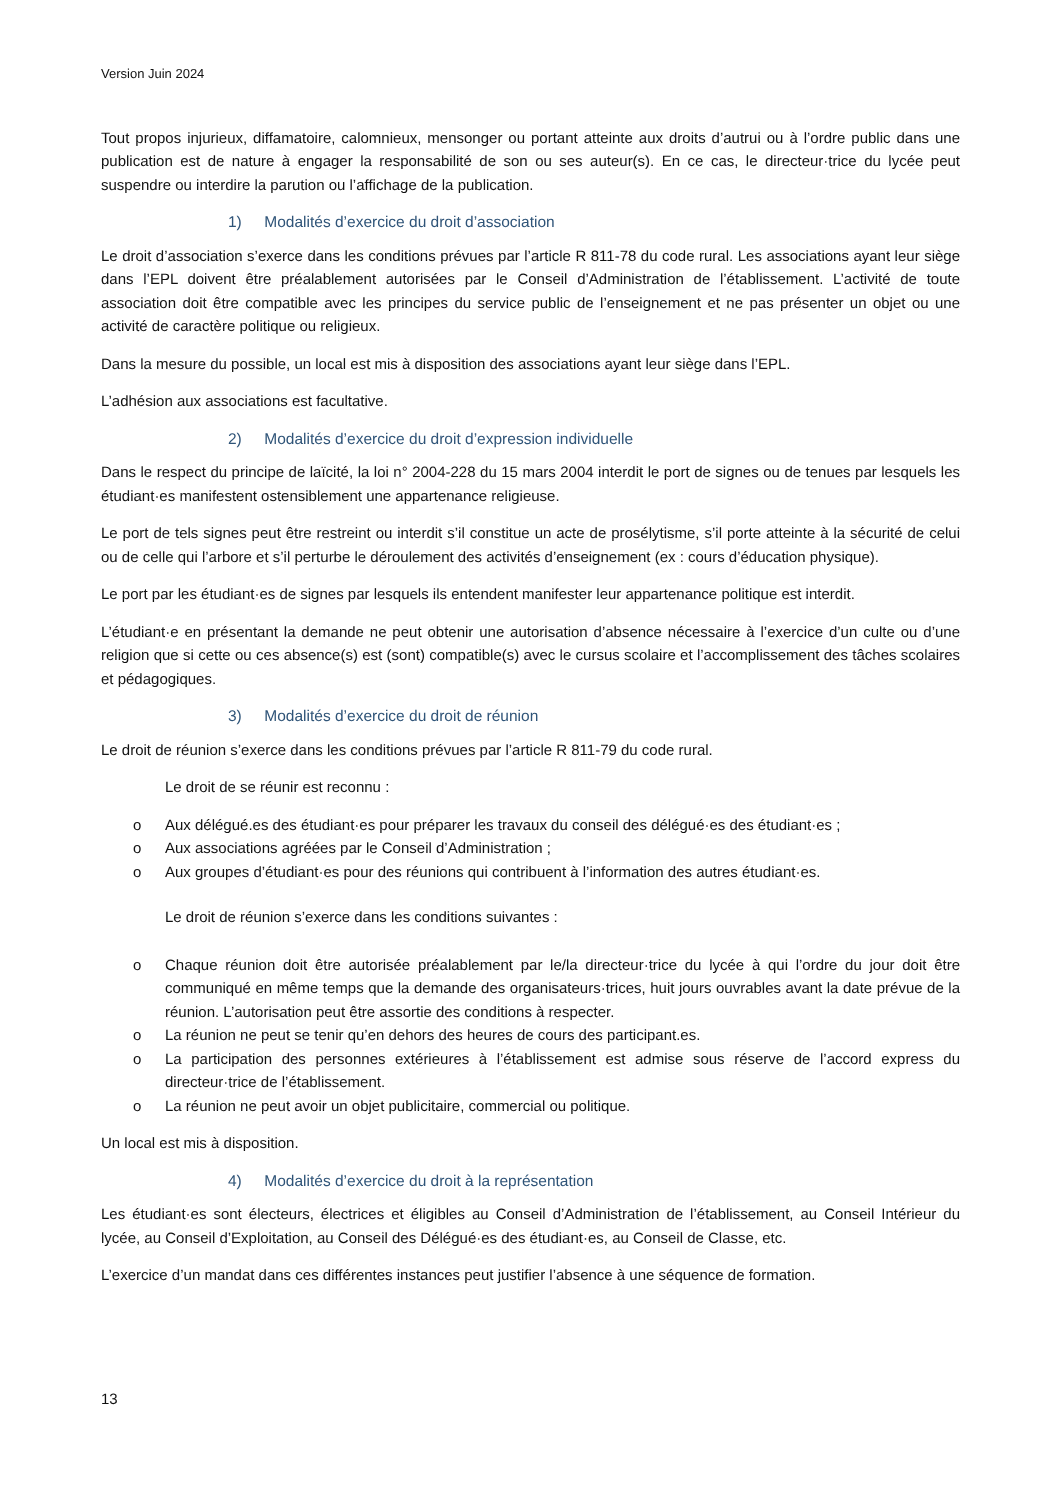Version Juin 2024
Tout propos injurieux, diffamatoire, calomnieux, mensonger ou portant atteinte aux droits d’autrui ou à l’ordre public dans une publication est de nature à engager la responsabilité de son ou ses auteur(s). En ce cas, le directeur·trice du lycée peut suspendre ou interdire la parution ou l’affichage de la publication.
1) Modalités d’exercice du droit d’association
Le droit d’association s’exerce dans les conditions prévues par l’article R 811-78 du code rural. Les associations ayant leur siège dans l’EPL doivent être préalablement autorisées par le Conseil d’Administration de l’établissement. L’activité de toute association doit être compatible avec les principes du service public de l’enseignement et ne pas présenter un objet ou une activité de caractère politique ou religieux.
Dans la mesure du possible, un local est mis à disposition des associations ayant leur siège dans l’EPL.
L’adhésion aux associations est facultative.
2) Modalités d’exercice du droit d’expression individuelle
Dans le respect du principe de laïcité, la loi n° 2004-228 du 15 mars 2004 interdit le port de signes ou de tenues par lesquels les étudiant·es manifestent ostensiblement une appartenance religieuse.
Le port de tels signes peut être restreint ou interdit s’il constitue un acte de prosélytisme, s’il porte atteinte à la sécurité de celui ou de celle qui l’arbore et s’il perturbe le déroulement des activités d’enseignement (ex : cours d’éducation physique).
Le port par les étudiant·es de signes par lesquels ils entendent manifester leur appartenance politique est interdit.
L’étudiant·e en présentant la demande ne peut obtenir une autorisation d’absence nécessaire à l’exercice d’un culte ou d’une religion que si cette ou ces absence(s) est (sont) compatible(s) avec le cursus scolaire et l’accomplissement des tâches scolaires et pédagogiques.
3) Modalités d’exercice du droit de réunion
Le droit de réunion s’exerce dans les conditions prévues par l’article R 811-79 du code rural.
Le droit de se réunir est reconnu :
o Aux délégué.es des étudiant·es pour préparer les travaux du conseil des délégué·es des étudiant·es ;
o Aux associations agréées par le Conseil d’Administration ;
o Aux groupes d’étudiant·es pour des réunions qui contribuent à l’information des autres étudiant·es.
Le droit de réunion s’exerce dans les conditions suivantes :
o Chaque réunion doit être autorisée préalablement par le/la directeur·trice du lycée à qui l’ordre du jour doit être communiqué en même temps que la demande des organisateurs·trices, huit jours ouvrables avant la date prévue de la réunion. L’autorisation peut être assortie des conditions à respecter.
o La réunion ne peut se tenir qu’en dehors des heures de cours des participant.es.
o La participation des personnes extérieures à l’établissement est admise sous réserve de l’accord express du directeur·trice de l’établissement.
o La réunion ne peut avoir un objet publicitaire, commercial ou politique.
Un local est mis à disposition.
4) Modalités d’exercice du droit à la représentation
Les étudiant·es sont électeurs, électrices et éligibles au Conseil d’Administration de l’établissement, au Conseil Intérieur du lycée, au Conseil d’Exploitation, au Conseil des Délégué·es des étudiant·es, au Conseil de Classe, etc.
L’exercice d’un mandat dans ces différentes instances peut justifier l’absence à une séquence de formation.
13